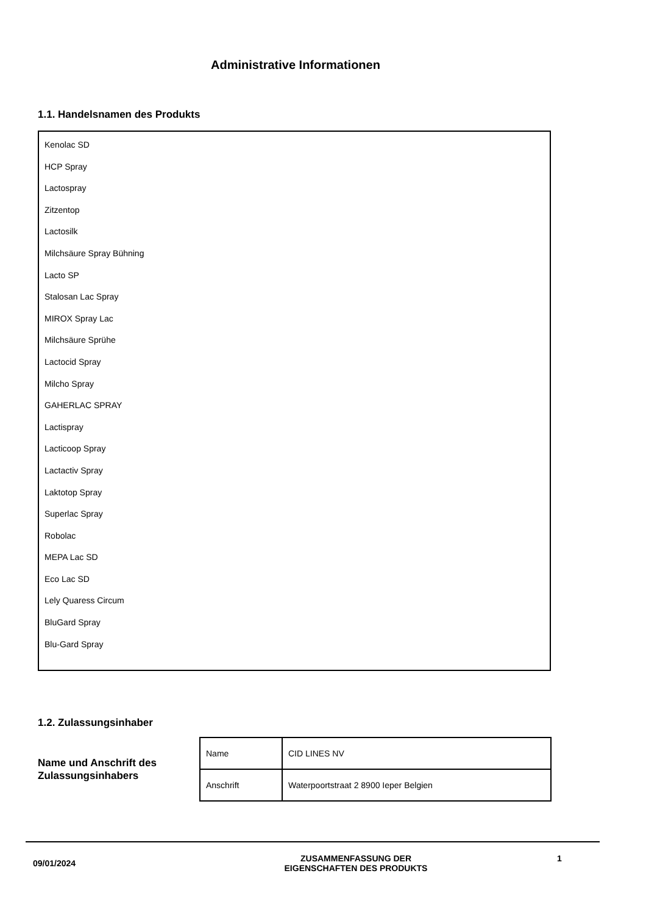Administrative Informationen
1.1. Handelsnamen des Produkts
Kenolac SD
HCP Spray
Lactospray
Zitzentop
Lactosilk
Milchsäure Spray Bühning
Lacto SP
Stalosan Lac Spray
MIROX Spray Lac
Milchsäure Sprühe
Lactocid Spray
Milcho Spray
GAHERLAC SPRAY
Lactispray
Lacticoop Spray
Lactactiv Spray
Laktotop Spray
Superlac Spray
Robolac
MEPA Lac SD
Eco Lac SD
Lely Quaress Circum
BluGard Spray
Blu-Gard Spray
1.2. Zulassungsinhaber
Name und Anschrift des
Zulassungsinhabers
| Name | CID LINES NV |
| Anschrift | Waterpoortstraat 2 8900 Ieper Belgien |
09/01/2024
ZUSAMMENFASSUNG DER
EIGENSCHAFTEN DES PRODUKTS
1